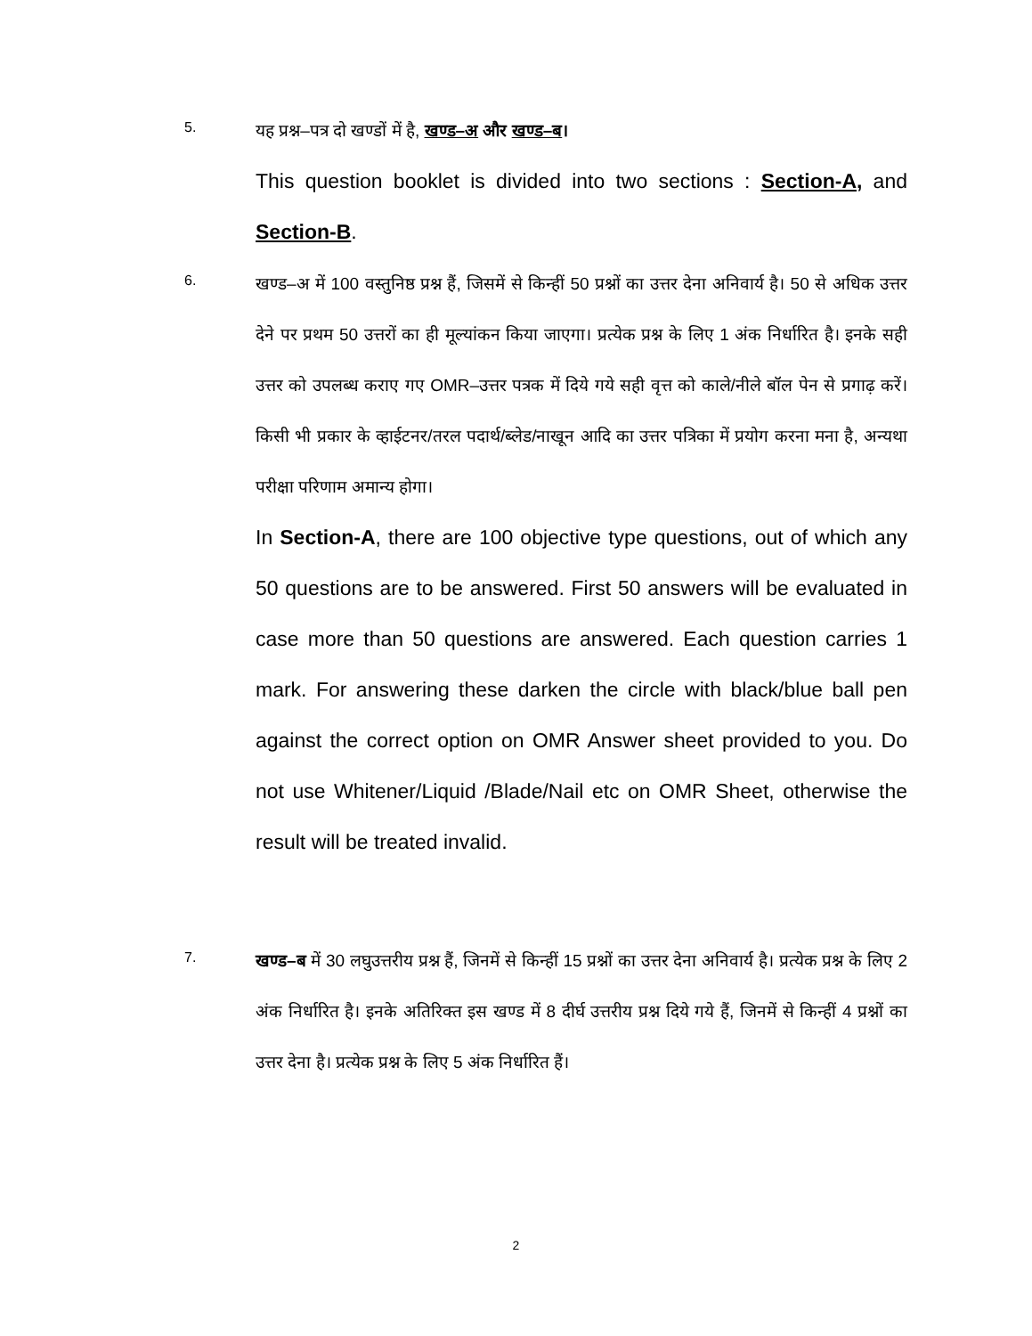5.
यह प्रश्न–पत्र दो खण्डों में है, खण्ड–अ और खण्ड–ब।
This question booklet is divided into two sections : Section-A, and Section-B.
6.
खण्ड–अ में 100 वस्तुनिष्ठ प्रश्न हैं, जिसमें से किन्हीं 50 प्रश्नों का उत्तर देना अनिवार्य है। 50 से अधिक उत्तर देने पर प्रथम 50 उत्तरों का ही मूल्यांकन किया जाएगा। प्रत्येक प्रश्न के लिए 1 अंक निर्धारित है। इनके सही उत्तर को उपलब्ध कराए गए OMR–उत्तर पत्रक में दिये गये सही वृत्त को काले/नीले बॉल पेन से प्रगाढ़ करें। किसी भी प्रकार के व्हाईटनर/तरल पदार्थ/ब्लेड/नाखून आदि का उत्तर पत्रिका में प्रयोग करना मना है, अन्यथा परीक्षा परिणाम अमान्य होगा।
In Section-A, there are 100 objective type questions, out of which any 50 questions are to be answered. First 50 answers will be evaluated in case more than 50 questions are answered. Each question carries 1 mark. For answering these darken the circle with black/blue ball pen against the correct option on OMR Answer sheet provided to you. Do not use Whitener/Liquid /Blade/Nail etc on OMR Sheet, otherwise the result will be treated invalid.
7.
खण्ड–ब में 30 लघुउत्तरीय प्रश्न हैं, जिनमें से किन्हीं 15 प्रश्नों का उत्तर देना अनिवार्य है। प्रत्येक प्रश्न के लिए 2 अंक निर्धारित है। इनके अतिरिक्त इस खण्ड में 8 दीर्घ उत्तरीय प्रश्न दिये गये हैं, जिनमें से किन्हीं 4 प्रश्नों का उत्तर देना है। प्रत्येक प्रश्न के लिए 5 अंक निर्धारित हैं।
2